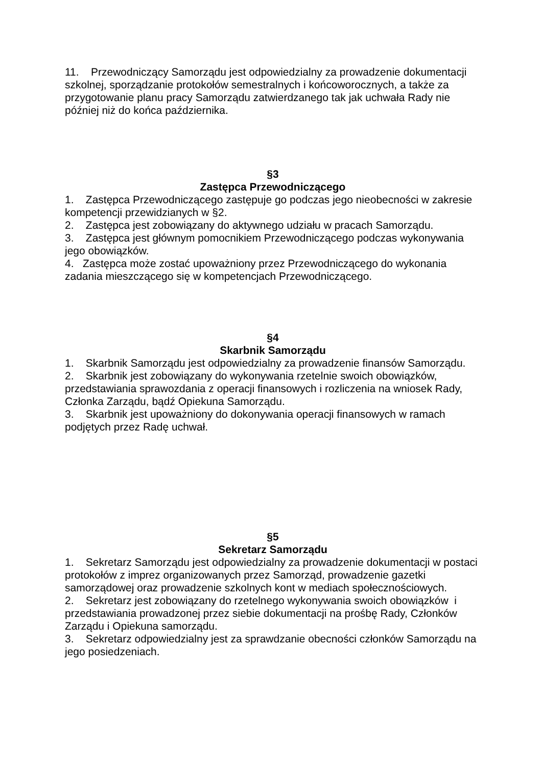11. Przewodniczący Samorządu jest odpowiedzialny za prowadzenie dokumentacji szkolnej, sporządzanie protokołów semestralnych i końcoworocznych, a także za przygotowanie planu pracy Samorządu zatwierdzanego tak jak uchwała Rady nie później niż do końca października.
§3
Zastępca Przewodniczącego
1. Zastępca Przewodniczącego zastępuje go podczas jego nieobecności w zakresie kompetencji przewidzianych w §2.
2. Zastępca jest zobowiązany do aktywnego udziału w pracach Samorządu.
3. Zastępca jest głównym pomocnikiem Przewodniczącego podczas wykonywania jego obowiązków.
4. Zastępca może zostać upoważniony przez Przewodniczącego do wykonania zadania mieszczącego się w kompetencjach Przewodniczącego.
§4
Skarbnik Samorządu
1. Skarbnik Samorządu jest odpowiedzialny za prowadzenie finansów Samorządu.
2. Skarbnik jest zobowiązany do wykonywania rzetelnie swoich obowiązków, przedstawiania sprawozdania z operacji finansowych i rozliczenia na wniosek Rady, Członka Zarządu, bądź Opiekuna Samorządu.
3. Skarbnik jest upoważniony do dokonywania operacji finansowych w ramach podjętych przez Radę uchwał.
§5
Sekretarz Samorządu
1. Sekretarz Samorządu jest odpowiedzialny za prowadzenie dokumentacji w postaci protokołów z imprez organizowanych przez Samorząd, prowadzenie gazetki samorządowej oraz prowadzenie szkolnych kont w mediach społecznościowych.
2. Sekretarz jest zobowiązany do rzetelnego wykonywania swoich obowiązków i przedstawiania prowadzonej przez siebie dokumentacji na prośbę Rady, Członków Zarządu i Opiekuna samorządu.
3. Sekretarz odpowiedzialny jest za sprawdzanie obecności członków Samorządu na jego posiedzeniach.